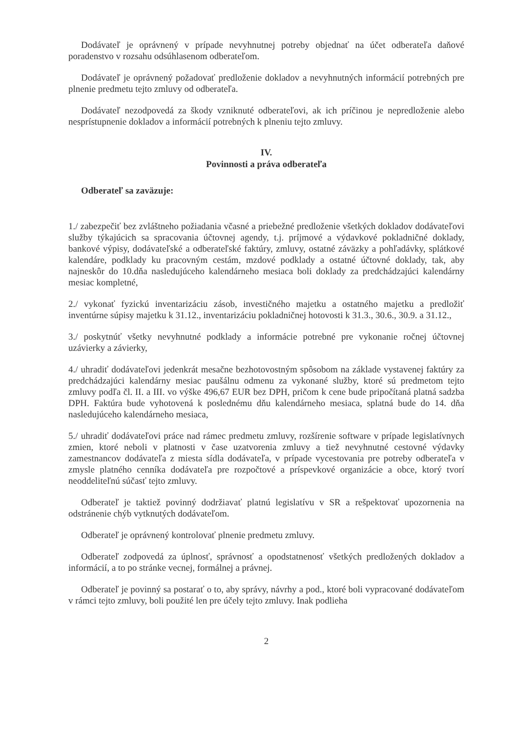Dodávateľ je oprávnený v prípade nevyhnutnej potreby objednať na účet odberateľa daňové poradenstvo v rozsahu odsúhlasenom odberateľom.
Dodávateľ je oprávnený požadovať predloženie dokladov a nevyhnutných informácií potrebných pre plnenie predmetu tejto zmluvy od odberateľa.
Dodávateľ nezodpovedá za škody vzniknuté odberateľovi, ak ich príčinou je nepredloženie alebo nesprístupnenie dokladov a informácií potrebných k plneniu tejto zmluvy.
IV.
Povinnosti a práva odberateľa
Odberateľ sa zaväzuje:
1./ zabezpečiť bez zvláštneho požiadania včasné a priebežné predloženie všetkých dokladov dodávateľovi služby týkajúcich sa spracovania účtovnej agendy, t.j. príjmové a výdavkové pokladničné doklady, bankové výpisy, dodávateľské a odberateľské faktúry, zmluvy, ostatné záväzky a pohľadávky, splátkové kalendáre, podklady ku pracovným cestám, mzdové podklady a ostatné účtovné doklady, tak, aby najneskôr do 10.dňa nasledujúceho kalendárneho mesiaca boli doklady za predchádzajúci kalendárny mesiac kompletné,
2./ vykonať fyzickú inventarizáciu zásob, investičného majetku a ostatného majetku a predložiť inventúrne súpisy majetku k 31.12., inventarizáciu pokladničnej hotovosti k 31.3., 30.6., 30.9. a 31.12.,
3./ poskytnúť všetky nevyhnutné podklady a informácie potrebné pre vykonanie ročnej účtovnej uzávierky a závierky,
4./ uhradiť dodávateľovi jedenkrát mesačne bezhotovostným spôsobom na základe vystavenej faktúry za predchádzajúci kalendárny mesiac paušálnu odmenu za vykonané služby, ktoré sú predmetom tejto zmluvy podľa čl. II. a III. vo výške 496,67 EUR bez DPH, pričom k cene bude pripočítaná platná sadzba DPH. Faktúra bude vyhotovená k poslednému dňu kalendárneho mesiaca, splatná bude do 14. dňa nasledujúceho kalendárneho mesiaca,
5./ uhradiť dodávateľovi práce nad rámec predmetu zmluvy, rozšírenie software v prípade legislatívnych zmien, ktoré neboli v platnosti v čase uzatvorenia zmluvy a tiež nevyhnutné cestovné výdavky zamestnancov dodávateľa z miesta sídla dodávateľa, v prípade vycestovania pre potreby odberateľa v zmysle platného cenníka dodávateľa pre rozpočtové a príspevkové organizácie a obce, ktorý tvorí neoddeliteľnú súčasť tejto zmluvy.
Odberateľ je taktiež povinný dodržiavať platnú legislatívu v SR a rešpektovať upozornenia na odstránenie chýb vytknutých dodávateľom.
Odberateľ je oprávnený kontrolovať plnenie predmetu zmluvy.
Odberateľ zodpovedá za úplnosť, správnosť a opodstatnenosť všetkých predložených dokladov a informácií, a to po stránke vecnej, formálnej a právnej.
Odberateľ je povinný sa postarať o to, aby správy, návrhy a pod., ktoré boli vypracované dodávateľom v rámci tejto zmluvy, boli použité len pre účely tejto zmluvy. Inak podlieha
2